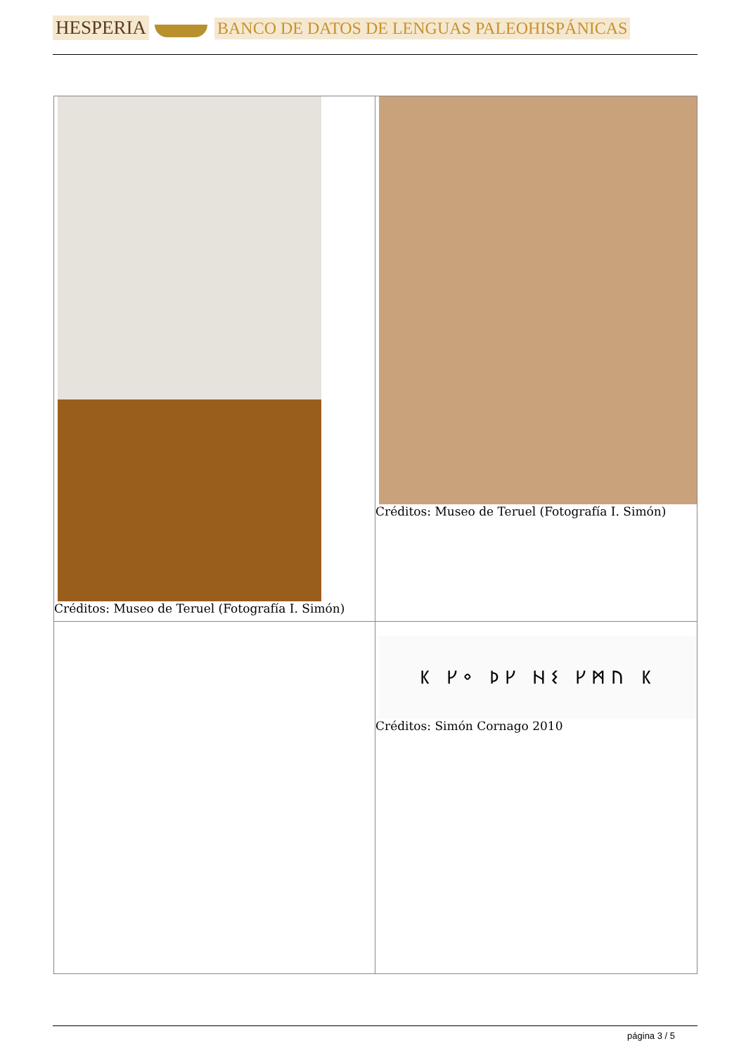HESPERIA BANCO DE DATOS DE LENGUAS PALEOHISPÁNICAS
| Créditos: Museo de Teruel (Fotografía I. Simón) | Créditos: Museo de Teruel (Fotografía I. Simón) |
| | ᛕ ᚴᛜ ᚦᚴ ᚺᛊ ᚴᛗᚢ ᛕ Créditos: Simón Cornago 2010 |
página 3 / 5